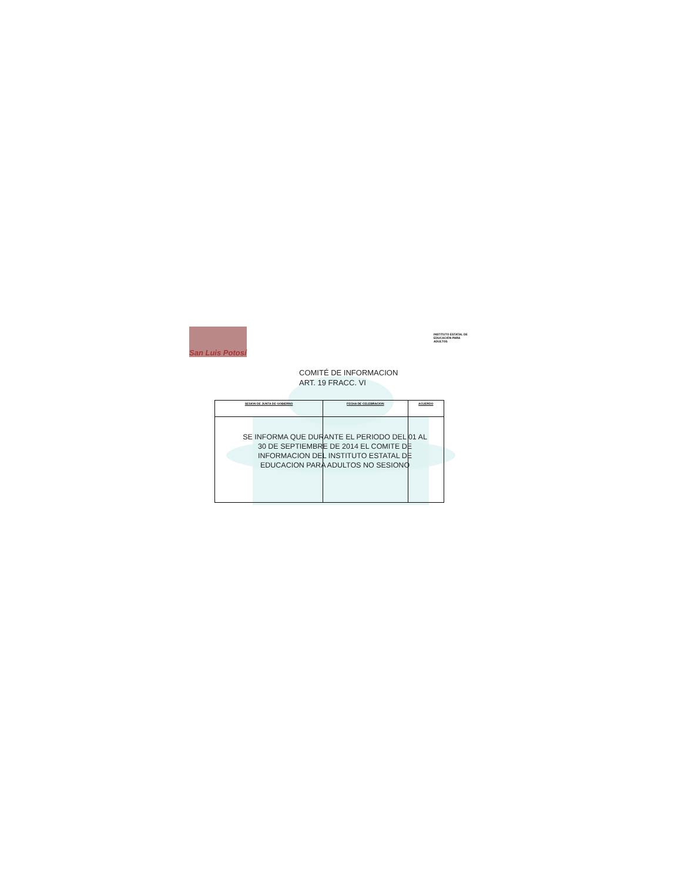San Luis Potosí
INSTITUTO ESTATAL DE EDUCACIÓN PARA ADULTOS
COMITÉ DE INFORMACION
ART. 19 FRACC. VI
| SESION DE JUNTA DE GOBIERNO | FECHA DE CELEBRACION | ACUERDO |
| --- | --- | --- |
SE INFORMA QUE DURANTE EL PERIODO DEL 01 AL 30 DE SEPTIEMBRE DE 2014 EL COMITE DE INFORMACION DEL INSTITUTO ESTATAL DE EDUCACION PARA ADULTOS NO SESIONO